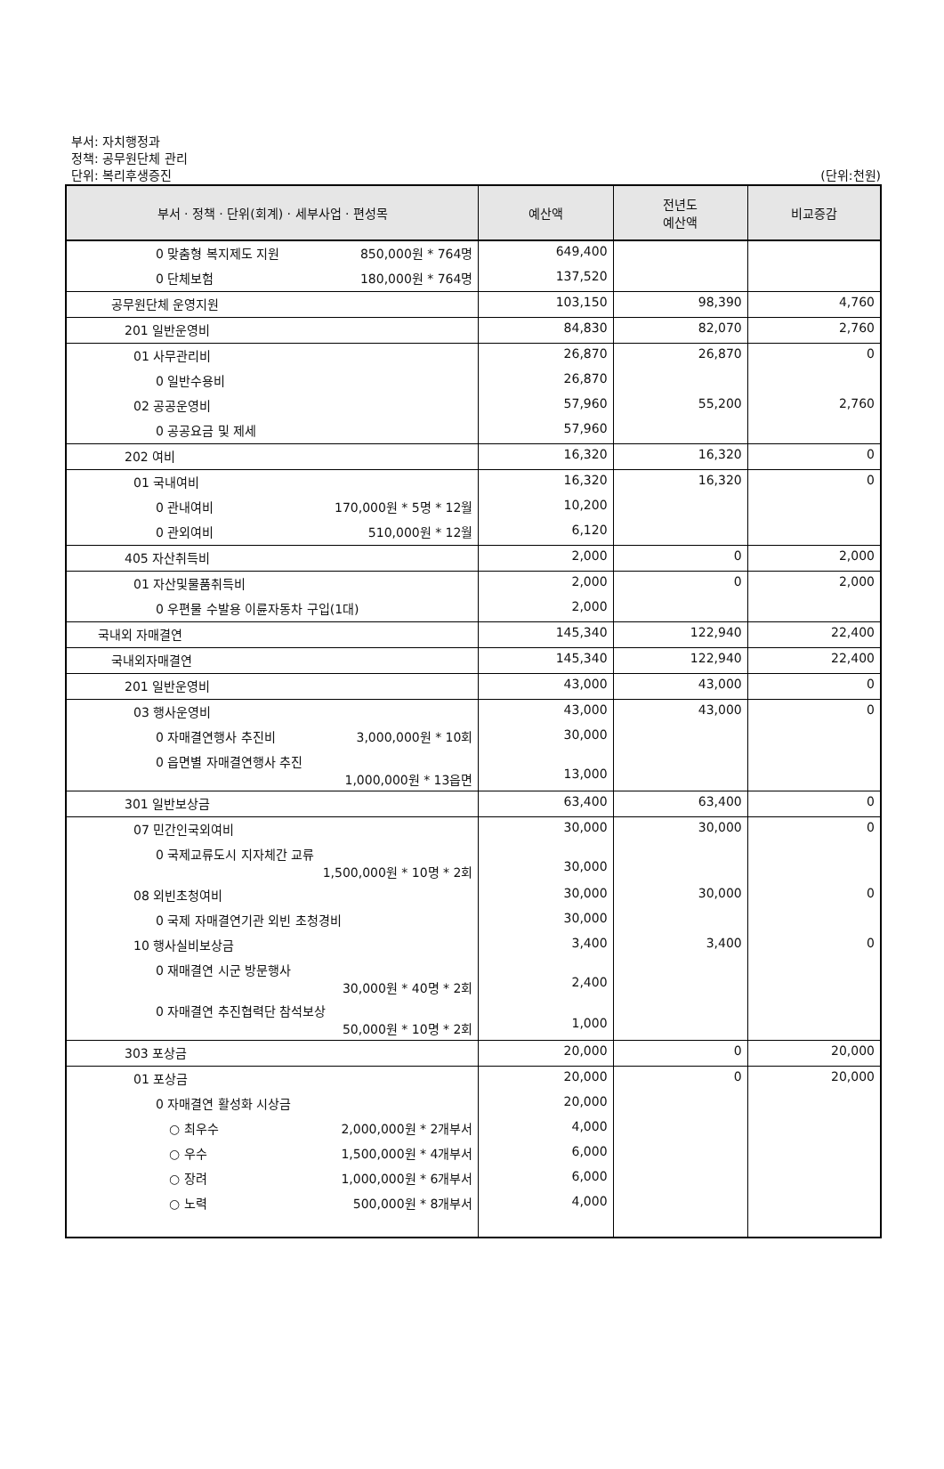부서: 자치행정과
정책: 공무원단체 관리
단위: 복리후생증진 (단위:천원)
| 부서 · 정책 · 단위(회계) · 세부사업 · 편성목 | 예산액 | 전년도 예산액 | 비교증감 |
| --- | --- | --- | --- |
| 0 맞춤형 복지제도 지원 850,000원 * 764명 | 649,400 | | |
| 0 단체보험 180,000원 * 764명 | 137,520 | | |
| 공무원단체 운영지원 | 103,150 | 98,390 | 4,760 |
| 201 일반운영비 | 84,830 | 82,070 | 2,760 |
| 01 사무관리비 | 26,870 | 26,870 | 0 |
| 0 일반수용비 | 26,870 | | |
| 02 공공운영비 | 57,960 | 55,200 | 2,760 |
| 0 공공요금 및 제세 | 57,960 | | |
| 202 여비 | 16,320 | 16,320 | 0 |
| 01 국내여비 | 16,320 | 16,320 | 0 |
| 0 관내여비 170,000원 * 5명 * 12월 | 10,200 | | |
| 0 관외여비 510,000원 * 12월 | 6,120 | | |
| 405 자산취득비 | 2,000 | 0 | 2,000 |
| 01 자산및물품취득비 | 2,000 | 0 | 2,000 |
| 0 우편물 수발용 이륜자동차 구입(1대) | 2,000 | | |
| 국내외 자매결연 | 145,340 | 122,940 | 22,400 |
| 국내외자매결연 | 145,340 | 122,940 | 22,400 |
| 201 일반운영비 | 43,000 | 43,000 | 0 |
| 03 행사운영비 | 43,000 | 43,000 | 0 |
| 0 자매결연행사 추진비 3,000,000원 * 10회 | 30,000 | | |
| 0 읍면별 자매결연행사 추진 1,000,000원 * 13읍면 | 13,000 | | |
| 301 일반보상금 | 63,400 | 63,400 | 0 |
| 07 민간인국외여비 | 30,000 | 30,000 | 0 |
| 0 국제교류도시 지자체간 교류 1,500,000원 * 10명 * 2회 | 30,000 | | |
| 08 외빈초청여비 | 30,000 | 30,000 | 0 |
| 0 국제 자매결연기관 외빈 초청경비 | 30,000 | | |
| 10 행사실비보상금 | 3,400 | 3,400 | 0 |
| 0 재매결연 시군 방문행사 30,000원 * 40명 * 2회 | 2,400 | | |
| 0 자매결연 추진협력단 참석보상 50,000원 * 10명 * 2회 | 1,000 | | |
| 303 포상금 | 20,000 | 0 | 20,000 |
| 01 포상금 | 20,000 | 0 | 20,000 |
| 0 자매결연 활성화 시상금 | 20,000 | | |
| ○ 최우수 2,000,000원 * 2개부서 | 4,000 | | |
| ○ 우수 1,500,000원 * 4개부서 | 6,000 | | |
| ○ 장려 1,000,000원 * 6개부서 | 6,000 | | |
| ○ 노력 500,000원 * 8개부서 | 4,000 | | |